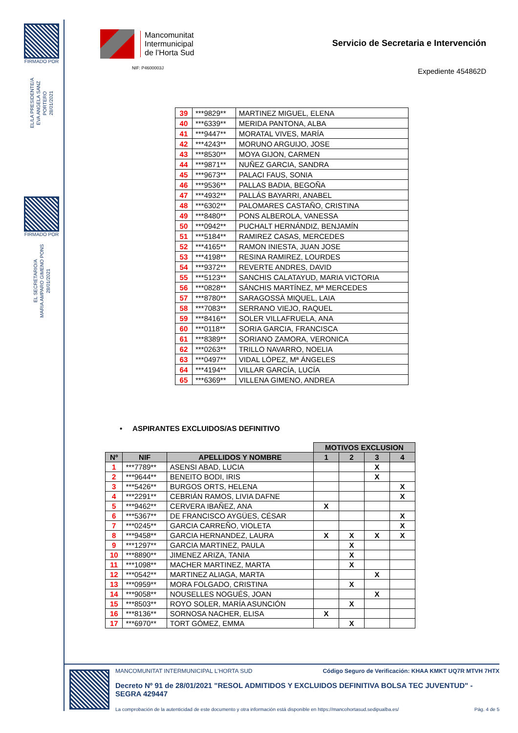FIRMADO POR
EL/LA PRESIDENTE/A
EVA ANGELA SANZ PORTERO
28/01/2021
FIRMADO POR
EL SECRETARIO/A
MARIA AMPARO GIMENO PONS
28/01/2021
Mancomunitat
Intermunicipal
de l’Horta Sud
NIF: P4600003J
Servicio de Secretaria e Intervención
Expediente 454862D
| 39 | ***9829** | MARTINEZ MIGUEL, ELENA |
| 40 | ***6339** | MERIDA PANTONA, ALBA |
| 41 | ***9447** | MORATAL VIVES, MARÍA |
| 42 | ***4243** | MORUNO ARGUIJO, JOSE |
| 43 | ***8530** | MOYA GIJON, CARMEN |
| 44 | ***9871** | NUÑEZ GARCIA, SANDRA |
| 45 | ***9673** | PALACI FAUS, SONIA |
| 46 | ***9536** | PALLAS BADIA, BEGOÑA |
| 47 | ***4932** | PALLÁS BAYARRI, ANABEL |
| 48 | ***6302** | PALOMARES CASTAÑO, CRISTINA |
| 49 | ***8480** | PONS ALBEROLA, VANESSA |
| 50 | ***0942** | PUCHALT HERNÁNDIZ, BENJAMÍN |
| 51 | ***5184** | RAMIREZ CASAS, MERCEDES |
| 52 | ***4165** | RAMON INIESTA, JUAN JOSE |
| 53 | ***4198** | RESINA RAMIREZ, LOURDES |
| 54 | ***9372** | REVERTE ANDRES, DAVID |
| 55 | ***5123** | SANCHIS CALATAYUD, MARIA VICTORIA |
| 56 | ***0828** | SÁNCHIS MARTÍNEZ, Mª MERCEDES |
| 57 | ***8780** | SARAGOSSÀ MIQUEL, LAIA |
| 58 | ***7083** | SERRANO VIEJO, RAQUEL |
| 59 | ***8416** | SOLER VILLAFRUELA, ANA |
| 60 | ***0118** | SORIA GARCIA, FRANCISCA |
| 61 | ***8389** | SORIANO ZAMORA, VERONICA |
| 62 | ***0263** | TRILLO NAVARRO, NOELIA |
| 63 | ***0497** | VIDAL LÓPEZ, Mª ÁNGELES |
| 64 | ***4194** | VILLAR GARCÍA, LUCÍA |
| 65 | ***6369** | VILLENA GIMENO, ANDREA |
• ASPIRANTES EXCLUIDOS/AS DEFINITIVO
| | | | MOTIVOS EXCLUSION | | | |
| Nº | NIF | APELLIDOS Y NOMBRE | 1 | 2 | 3 | 4 |
| 1 | ***7789** | ASENSI ABAD, LUCIA | | | X | |
| 2 | ***9644** | BENEITO BODI, IRIS | | | X | |
| 3 | ***5426** | BURGOS ORTS, HELENA | | | | X |
| 4 | ***2291** | CEBRIÁN RAMOS, LIVIA DAFNE | | | | X |
| 5 | ***9462** | CERVERA IBAÑEZ, ANA | X | | | |
| 6 | ***5367** | DE FRANCISCO AYGÜES, CÉSAR | | | | X |
| 7 | ***0245** | GARCIA CARREÑO, VIOLETA | | | | X |
| 8 | ***9458** | GARCIA HERNANDEZ, LAURA | X | X | X | X |
| 9 | ***1297** | GARCIA MARTINEZ, PAULA | | X | | |
| 10 | ***8890** | JIMENEZ ARIZA, TANIA | | X | | |
| 11 | ***1098** | MACHER MARTINEZ, MARTA | | X | | |
| 12 | ***0542** | MARTINEZ ALIAGA, MARTA | | | X | |
| 13 | ***0959** | MORA FOLGADO, CRISTINA | | X | | |
| 14 | ***9058** | NOUSELLES NOGUÉS, JOAN | | | X | |
| 15 | ***8503** | ROYO SOLER, MARÍA ASUNCIÓN | | X | | |
| 16 | ***8136** | SORNOSA NACHER, ELISA | X | | | |
| 17 | ***6970** | TORT GÓMEZ, EMMA | | X | | |
MANCOMUNITAT INTERMUNICIPAL L'HORTA SUD Código Seguro de Verificación: KHAA KMKT UQ7R MTVH 7HTX
Decreto Nº 91 de 28/01/2021 "RESOL ADMITIDOS Y EXCLUIDOS DEFINITIVA BOLSA TEC JUVENTUD" - SEGRA 429447
La comprobación de la autenticidad de este documento y otra información está disponible en https://mancohortasud.sedipualba.es/ Pág. 4 de 5